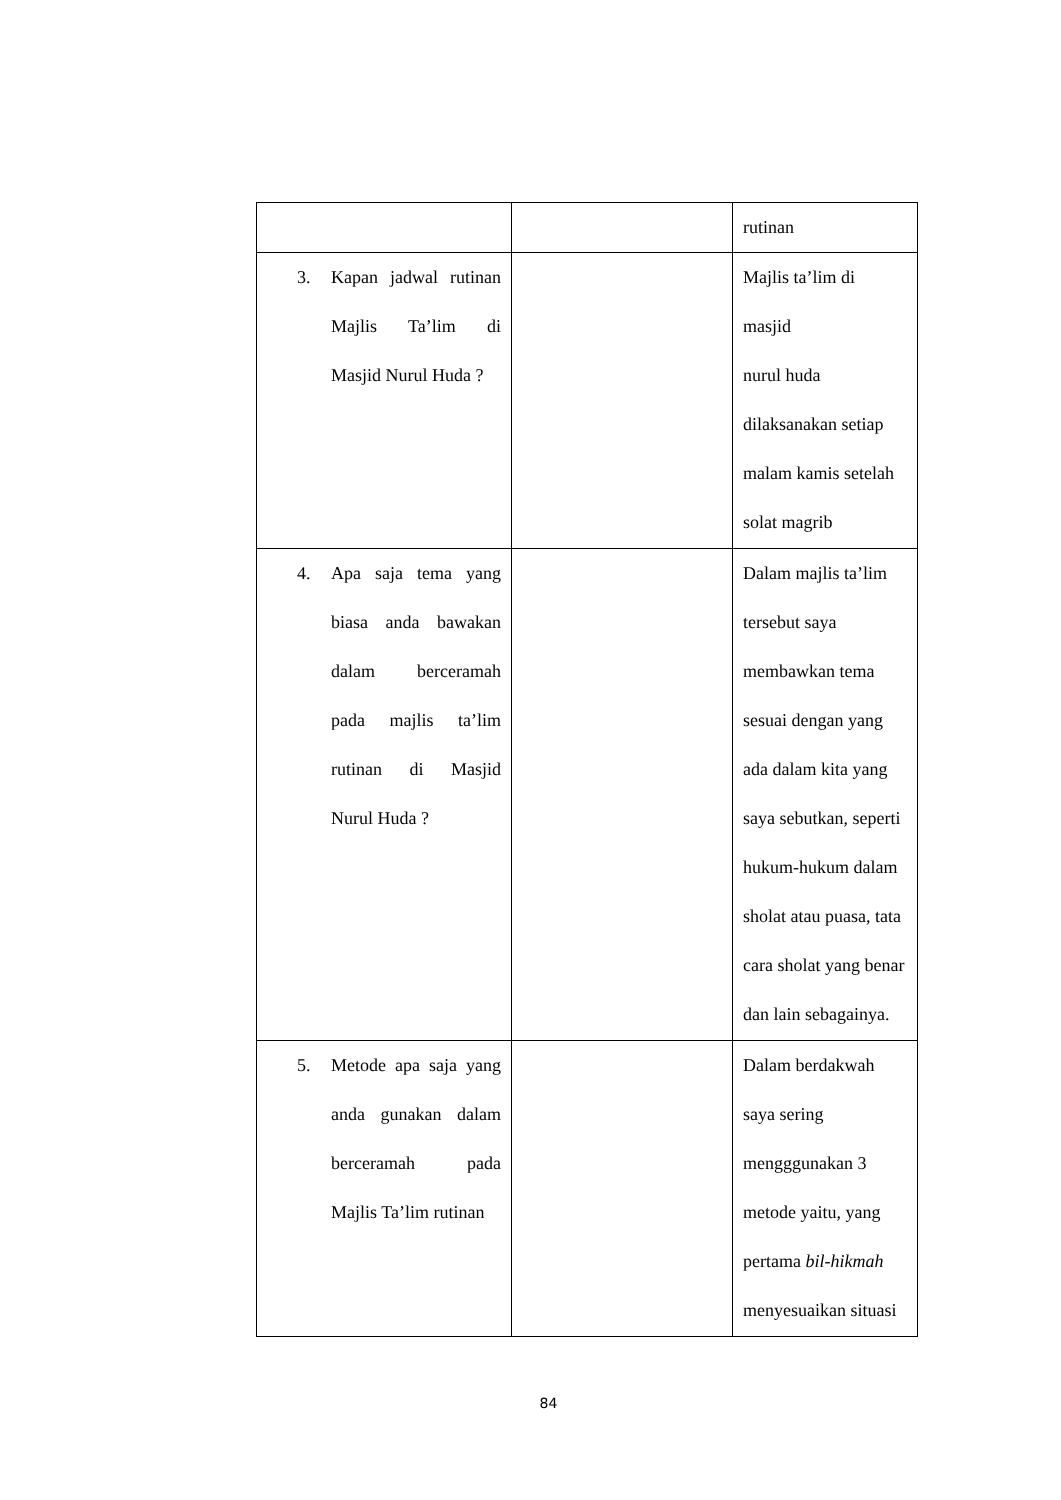| | | rutinan |
| 3. Kapan jadwal rutinan Majlis Ta’lim di Masjid Nurul Huda ? | | Majlis ta’lim di masjid nurul huda dilaksanakan setiap malam kamis setelah solat magrib |
| 4. Apa saja tema yang biasa anda bawakan dalam berceramah pada majlis ta’lim rutinan di Masjid Nurul Huda ? | | Dalam majlis ta’lim tersebut saya membawkan tema sesuai dengan yang ada dalam kita yang saya sebutkan, seperti hukum-hukum dalam sholat atau puasa, tata cara sholat yang benar dan lain sebagainya. |
| 5. Metode apa saja yang anda gunakan dalam berceramah pada Majlis Ta’lim rutinan | | Dalam berdakwah saya sering mengggunakan 3 metode yaitu, yang pertama bil-hikmah menyesuaikan situasi |
84